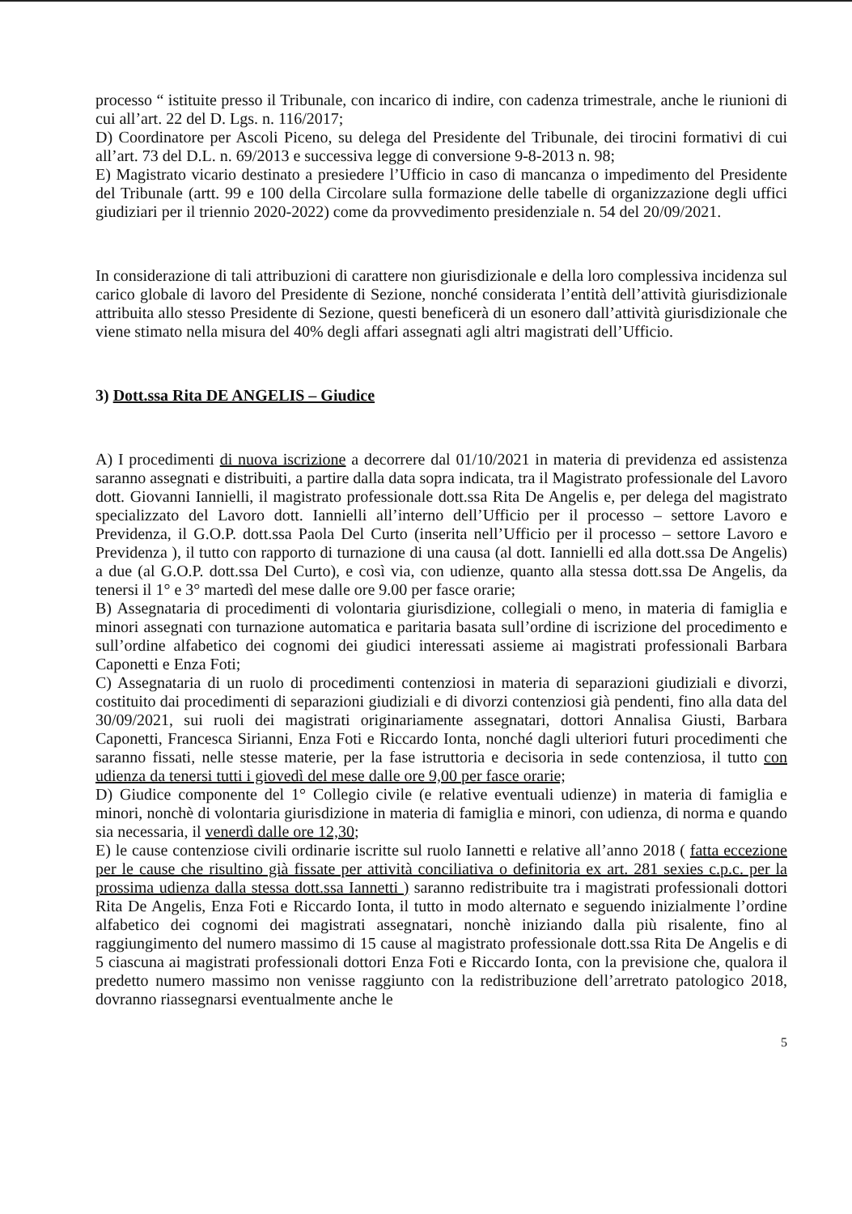processo “ istituite presso il Tribunale, con incarico di indire, con cadenza trimestrale, anche le riunioni di cui all’art. 22 del D. Lgs. n. 116/2017;
D) Coordinatore per Ascoli Piceno, su delega del Presidente del Tribunale, dei tirocini formativi di cui all’art. 73 del D.L. n. 69/2013 e successiva legge di conversione 9-8-2013 n. 98;
E) Magistrato vicario destinato a presiedere l’Ufficio in caso di mancanza o impedimento del Presidente del Tribunale (artt. 99 e 100 della Circolare sulla formazione delle tabelle di organizzazione degli uffici giudiziari per il triennio 2020-2022) come da provvedimento presidenziale n. 54 del 20/09/2021.
In considerazione di tali attribuzioni di carattere non giurisdizionale e della loro complessiva incidenza sul carico globale di lavoro del Presidente di Sezione, nonché considerata l’entità dell’attività giurisdizionale attribuita allo stesso Presidente di Sezione, questi beneficerà di un esonero dall’attività giurisdizionale che viene stimato nella misura del 40% degli affari assegnati agli altri magistrati dell’Ufficio.
3) Dott.ssa Rita DE ANGELIS – Giudice
A) I procedimenti di nuova iscrizione a decorrere dal 01/10/2021 in materia di previdenza ed assistenza saranno assegnati e distribuiti, a partire dalla data sopra indicata, tra il Magistrato professionale del Lavoro dott. Giovanni Iannielli, il magistrato professionale dott.ssa Rita De Angelis e, per delega del magistrato specializzato del Lavoro dott. Iannielli all’interno dell’Ufficio per il processo – settore Lavoro e Previdenza, il G.O.P. dott.ssa Paola Del Curto (inserita nell’Ufficio per il processo – settore Lavoro e Previdenza ), il tutto con rapporto di turnazione di una causa (al dott. Iannielli ed alla dott.ssa De Angelis) a due (al G.O.P. dott.ssa Del Curto), e così via, con udienze, quanto alla stessa dott.ssa De Angelis, da tenersi il 1° e 3° martedì del mese dalle ore 9.00 per fasce orarie;
B) Assegnataria di procedimenti di volontaria giurisdizione, collegiali o meno, in materia di famiglia e minori assegnati con turnazione automatica e paritaria basata sull’ordine di iscrizione del procedimento e sull’ordine alfabetico dei cognomi dei giudici interessati assieme ai magistrati professionali Barbara Caponetti e Enza Foti;
C) Assegnataria di un ruolo di procedimenti contenziosi in materia di separazioni giudiziali e divorzi, costituito dai procedimenti di separazioni giudiziali e di divorzi contenziosi già pendenti, fino alla data del 30/09/2021, sui ruoli dei magistrati originariamente assegnatari, dottori Annalisa Giusti, Barbara Caponetti, Francesca Sirianni, Enza Foti e Riccardo Ionta, nonché dagli ulteriori futuri procedimenti che saranno fissati, nelle stesse materie, per la fase istruttoria e decisoria in sede contenziosa, il tutto con udienza da tenersi tutti i giovedì del mese dalle ore 9,00 per fasce orarie;
D) Giudice componente del 1° Collegio civile (e relative eventuali udienze) in materia di famiglia e minori, nonchè di volontaria giurisdizione in materia di famiglia e minori, con udienza, di norma e quando sia necessaria, il venerdì dalle ore 12,30;
E) le cause contenziose civili ordinarie iscritte sul ruolo Iannetti e relative all’anno 2018 ( fatta eccezione per le cause che risultino già fissate per attività conciliativa o definitoria ex art. 281 sexies c.p.c. per la prossima udienza dalla stessa dott.ssa Iannetti ) saranno redistribuite tra i magistrati professionali dottori Rita De Angelis, Enza Foti e Riccardo Ionta, il tutto in modo alternato e seguendo inizialmente l’ordine alfabetico dei cognomi dei magistrati assegnatari, nonchè iniziando dalla più risalente, fino al raggiungimento del numero massimo di 15 cause al magistrato professionale dott.ssa Rita De Angelis e di 5 ciascuna ai magistrati professionali dottori Enza Foti e Riccardo Ionta, con la previsione che, qualora il predetto numero massimo non venisse raggiunto con la redistribuzione dell’arretrato patologico 2018, dovranno riassegnarsi eventualmente anche le
5